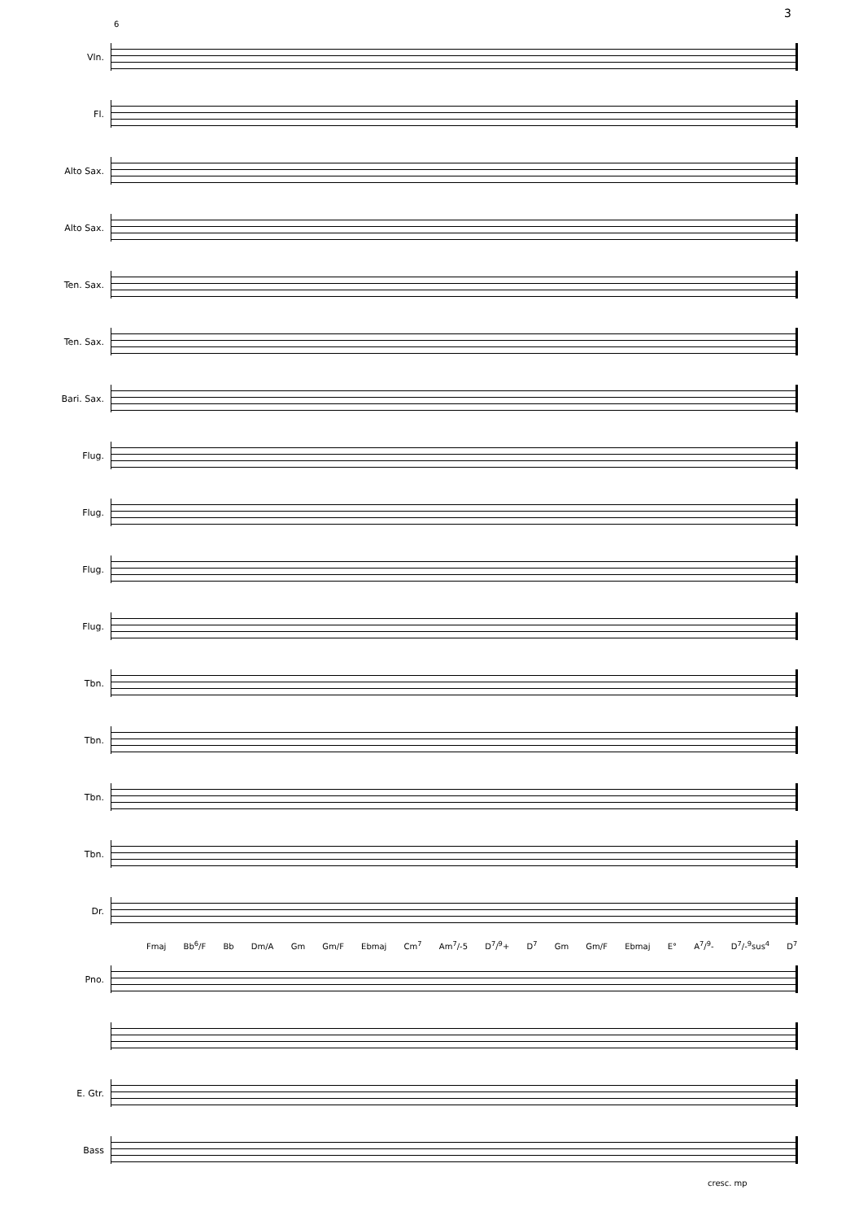3
6
Vln.
Fl.
Alto Sax.
Alto Sax.
Ten. Sax.
Ten. Sax.
Bari. Sax.
Flug.
Flug.
Flug.
Flug.
Tbn.
Tbn.
Tbn.
Tbn.
Dr.
Fmaj Bb<sup>6</sup>/F Bb Dm/A Gm Gm/F Ebmaj Cm<sup>7</sup> Am<sup>7</sup>/-5 D<sup>7</sup>/<sup>9</sup>+ D<sup>7</sup> Gm Gm/F Ebmaj E° A<sup>7</sup>/<sup>9</sup>- D<sup>7</sup>/-<sup>9</sup>sus<sup>4</sup> D<sup>7</sup>
Pno.
E. Gtr.
Bass
cresc. mp